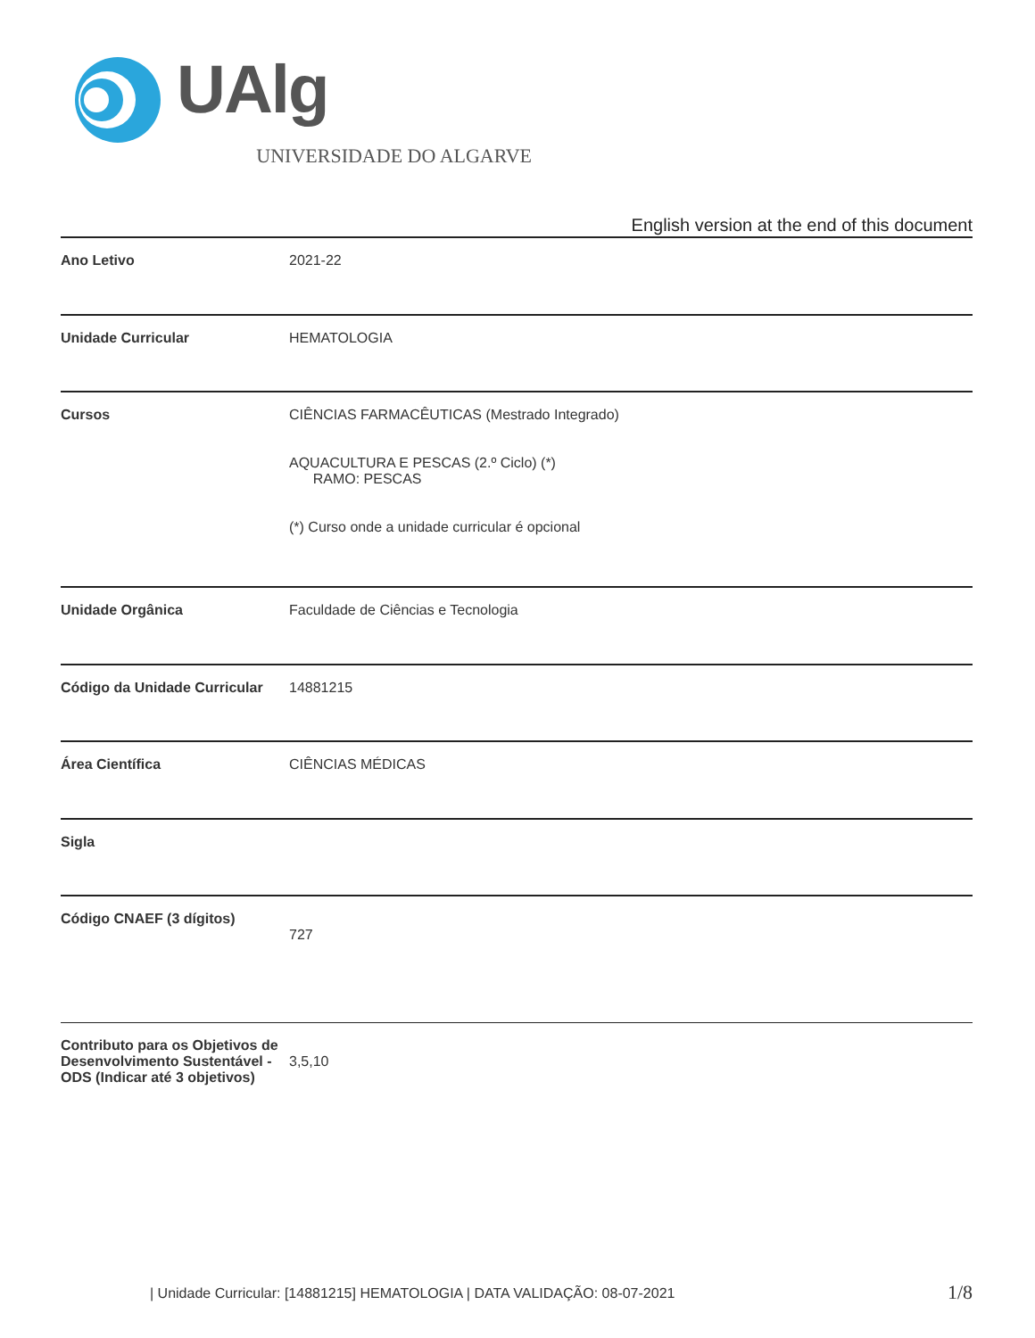UAlg
UNIVERSIDADE DO ALGARVE
English version at the end of this document
| Ano Letivo | 2021-22 |
| Unidade Curricular | HEMATOLOGIA |
| Cursos | CIÊNCIAS FARMACÊUTICAS (Mestrado Integrado) AQUACULTURA E PESCAS (2.º Ciclo) (*) RAMO: PESCAS (*) Curso onde a unidade curricular é opcional |
| Unidade Orgânica | Faculdade de Ciências e Tecnologia |
| Código da Unidade Curricular | 14881215 |
| Área Científica | CIÊNCIAS MÉDICAS |
| Sigla | |
| Código CNAEF (3 dígitos) | 727 |
| Contributo para os Objetivos de Desenvolvimento Sustentável - ODS (Indicar até 3 objetivos) | 3,5,10 |
| Unidade Curricular: [14881215] HEMATOLOGIA | DATA VALIDAÇÃO: 08-07-2021
1/8